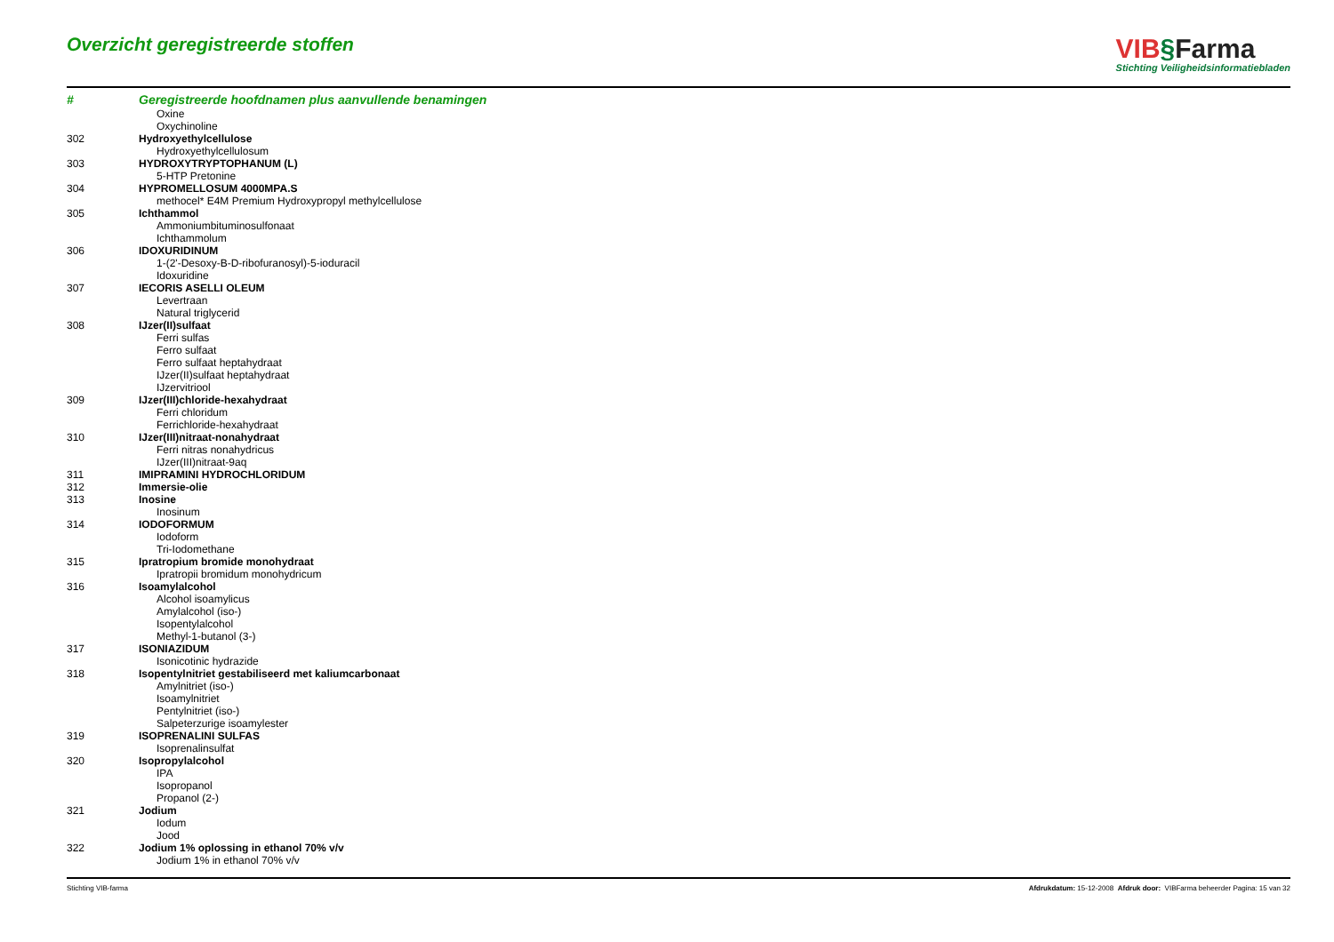Overzicht geregistreerde stoffen
VIB§Farma
Stichting Veiligheidsinformatiebladen
| # | Geregistreerde hoofdnamen plus aanvullende benamingen |
| --- | --- |
| | Oxine |
| | Oxychinoline |
| 302 | Hydroxyethylcellulose |
| | Hydroxyethylcellulosum |
| 303 | HYDROXYTRYPTOPHANUM (L) |
| | 5-HTP Pretonine |
| 304 | HYPROMELLOSUM 4000MPA.S |
| | methocel* E4M Premium Hydroxypropyl methylcellulose |
| 305 | Ichthammol |
| | Ammoniumbituminosulfonaat |
| | Ichthammolum |
| 306 | IDOXURIDINUM |
| | 1-(2'-Desoxy-B-D-ribofuranosyl)-5-ioduracil |
| | Idoxuridine |
| 307 | IECORIS ASELLI OLEUM |
| | Levertraan |
| | Natural triglycerid |
| 308 | IJzer(II)sulfaat |
| | Ferri sulfas |
| | Ferro sulfaat |
| | Ferro sulfaat heptahydraat |
| | IJzer(II)sulfaat heptahydraat |
| | IJzervitriool |
| 309 | IJzer(III)chloride-hexahydraat |
| | Ferri chloridum |
| | Ferrichloride-hexahydraat |
| 310 | IJzer(III)nitraat-nonahydraat |
| | Ferri nitras nonahydricus |
| | IJzer(III)nitraat-9aq |
| 311 | IMIPRAMINI HYDROCHLORIDUM |
| 312 | Immersie-olie |
| 313 | Inosine |
| | Inosinum |
| 314 | IODOFORMUM |
| | Iodoform |
| | Tri-Iodomethane |
| 315 | Ipratropium bromide monohydraat |
| | Ipratropii bromidum monohydricum |
| 316 | Isoamylalcohol |
| | Alcohol isoamylicus |
| | Amylalcohol (iso-) |
| | Isopentylalcohol |
| | Methyl-1-butanol (3-) |
| 317 | ISONIAZIDUM |
| | Isonicotinic hydrazide |
| 318 | Isopentylnitriet gestabiliseerd met kaliumcarbonaat |
| | Amylnitriet (iso-) |
| | Isoamylnitriet |
| | Pentylnitriet (iso-) |
| | Salpeterzurige isoamylester |
| 319 | ISOPRENALINI SULFAS |
| | Isoprenalinsulfat |
| 320 | Isopropylalcohol |
| | IPA |
| | Isopropanol |
| | Propanol (2-) |
| 321 | Jodium |
| | Iodum |
| | Jood |
| 322 | Jodium 1% oplossing in ethanol 70% v/v |
| | Jodium 1% in ethanol 70% v/v |
Stichting VIB-farma Afdrukdatum: 15-12-2008 Afdruk door: VIBFarma beheerder Pagina: 15 van 32